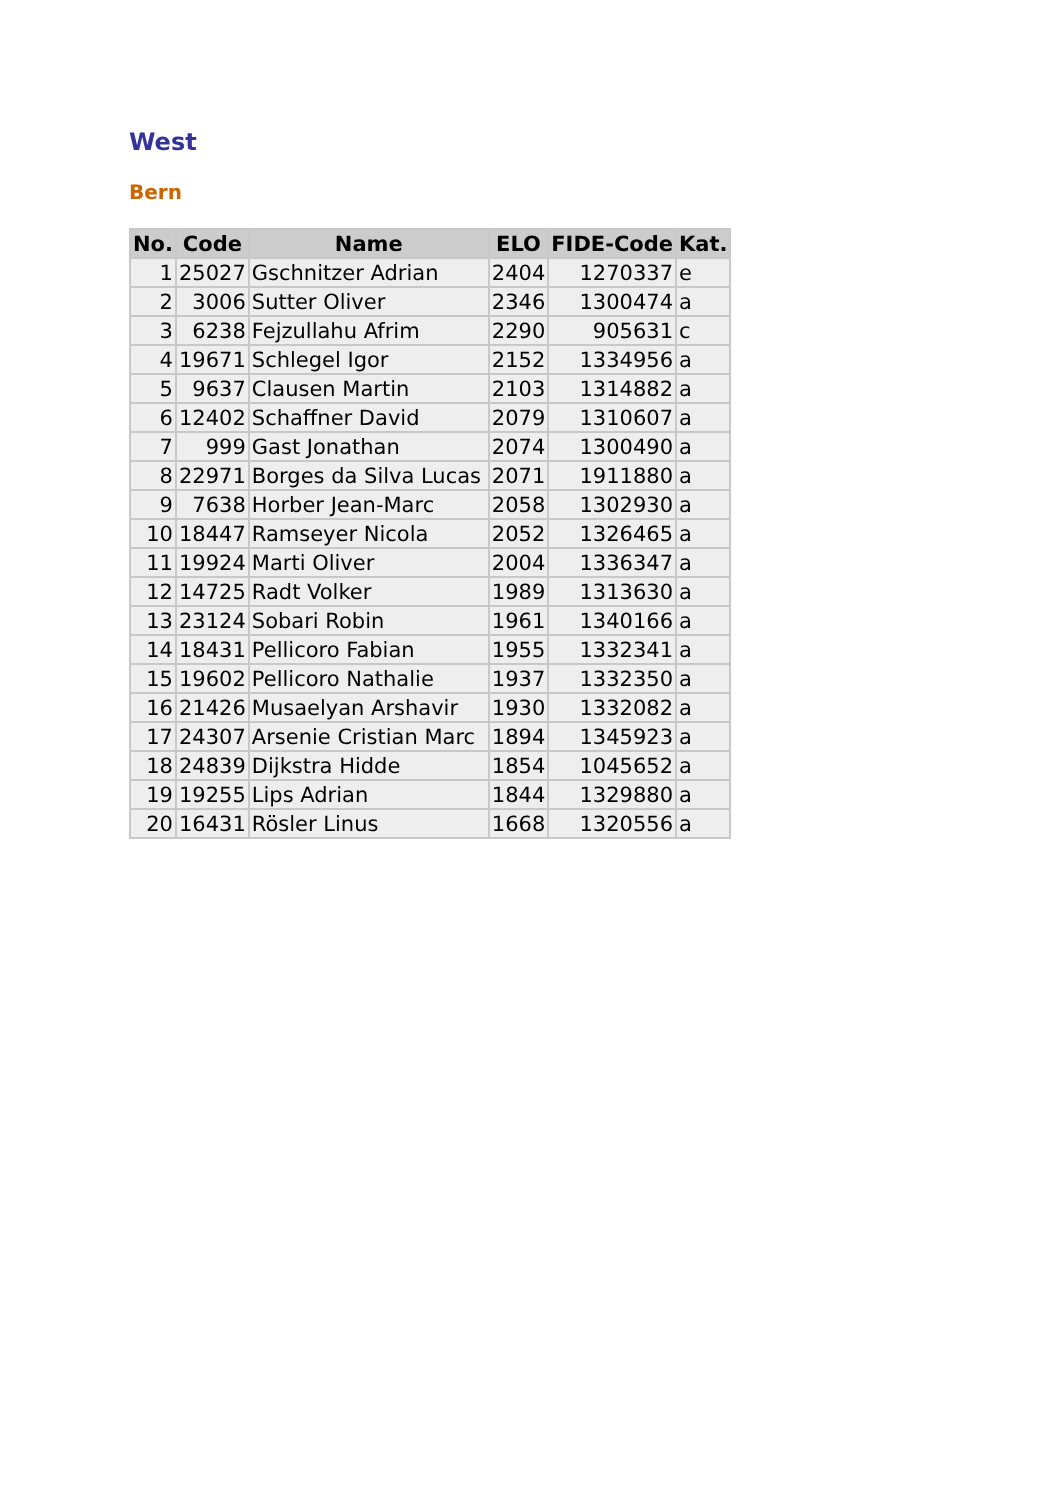West
Bern
| No. | Code | Name | ELO | FIDE-Code | Kat. |
| --- | --- | --- | --- | --- | --- |
| 1 | 25027 | Gschnitzer Adrian | 2404 | 1270337 | e |
| 2 | 3006 | Sutter Oliver | 2346 | 1300474 | a |
| 3 | 6238 | Fejzullahu Afrim | 2290 | 905631 | c |
| 4 | 19671 | Schlegel Igor | 2152 | 1334956 | a |
| 5 | 9637 | Clausen Martin | 2103 | 1314882 | a |
| 6 | 12402 | Schaffner David | 2079 | 1310607 | a |
| 7 | 999 | Gast Jonathan | 2074 | 1300490 | a |
| 8 | 22971 | Borges da Silva Lucas | 2071 | 1911880 | a |
| 9 | 7638 | Horber Jean-Marc | 2058 | 1302930 | a |
| 10 | 18447 | Ramseyer Nicola | 2052 | 1326465 | a |
| 11 | 19924 | Marti Oliver | 2004 | 1336347 | a |
| 12 | 14725 | Radt Volker | 1989 | 1313630 | a |
| 13 | 23124 | Sobari Robin | 1961 | 1340166 | a |
| 14 | 18431 | Pellicoro Fabian | 1955 | 1332341 | a |
| 15 | 19602 | Pellicoro Nathalie | 1937 | 1332350 | a |
| 16 | 21426 | Musaelyan Arshavir | 1930 | 1332082 | a |
| 17 | 24307 | Arsenie Cristian Marc | 1894 | 1345923 | a |
| 18 | 24839 | Dijkstra Hidde | 1854 | 1045652 | a |
| 19 | 19255 | Lips Adrian | 1844 | 1329880 | a |
| 20 | 16431 | Rösler Linus | 1668 | 1320556 | a |